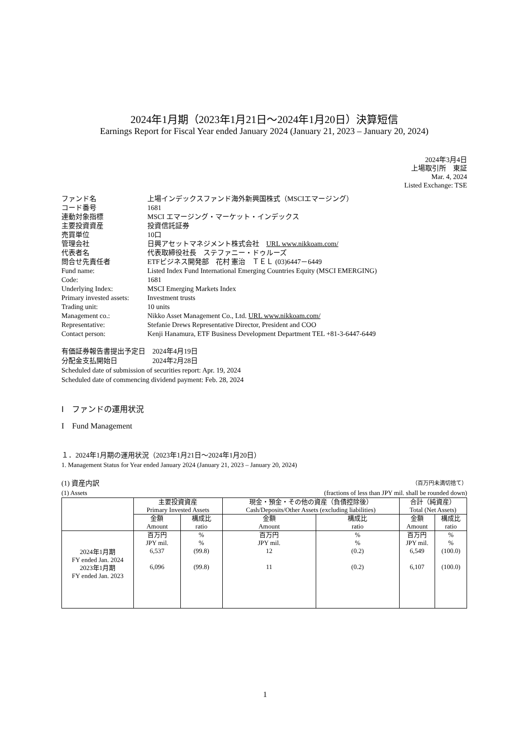2024年1月期（2023年1月21日～2024年1月20日）決算短信
Earnings Report for Fiscal Year ended January 2024 (January 21, 2023 – January 20, 2024)
2024年3月4日
上場取引所　東証
Mar. 4, 2024
Listed Exchange: TSE
| ファンド名 | 上場インデックスファンド海外新興国株式（MSCIエマージング） |
| コード番号 | 1681 |
| 連動対象指標 | MSCI エマージング・マーケット・インデックス |
| 主要投資資産 | 投資信託証券 |
| 売買単位 | 10口 |
| 管理会社 | 日興アセットマネジメント株式会社 URL www.nikkoam.com/ |
| 代表者名 | 代表取締役社長 ステファニー・ドゥルーズ |
| 問合せ先責任者 | ETFビジネス開発部 花村 憲治 ＴＥＬ (03)6447－6449 |
| Fund name: | Listed Index Fund International Emerging Countries Equity (MSCI EMERGING) |
| Code: | 1681 |
| Underlying Index: | MSCI Emerging Markets Index |
| Primary invested assets: | Investment trusts |
| Trading unit: | 10 units |
| Management co.: | Nikko Asset Management Co., Ltd. URL www.nikkoam.com/ |
| Representative: | Stefanie Drews Representative Director, President and COO |
| Contact person: | Kenji Hanamura, ETF Business Development Department TEL +81-3-6447-6449 |
有価証券報告書提出予定日　2024年4月19日
分配金支払開始日　　　　　2024年2月28日
Scheduled date of submission of securities report: Apr. 19, 2024
Scheduled date of commencing dividend payment: Feb. 28, 2024
Ⅰ　ファンドの運用状況
I　Fund Management
１．2024年1月期の運用状況（2023年1月21日～2024年1月20日）
1. Management Status for Year ended January 2024 (January 21, 2023 – January 20, 2024)
(1) 資産内訳 （百万円未満切捨て）
(1) Assets (fractions of less than JPY mil. shall be rounded down)
| | 主要投資資産 Primary Invested Assets | | 現金・預金・その他の資産（負債控除後） Cash/Deposits/Other Assets (excluding liabilities) | | 合計（純資産） Total (Net Assets) | |
| --- | --- | --- | --- | --- | --- | --- |
| | 金額 Amount | 構成比 ratio | 金額 Amount | 構成比 ratio | 金額 Amount | 構成比 ratio |
| 2024年1月期 FY ended Jan. 2024 2023年1月期 FY ended Jan. 2023 | 百万円 JPY mil. 6,537 6,096 | % % (99.8) (99.8) | 百万円 JPY mil. 12 11 | % % (0.2) (0.2) | 百万円 JPY mil. 6,549 6,107 | % % (100.0) (100.0) |
1